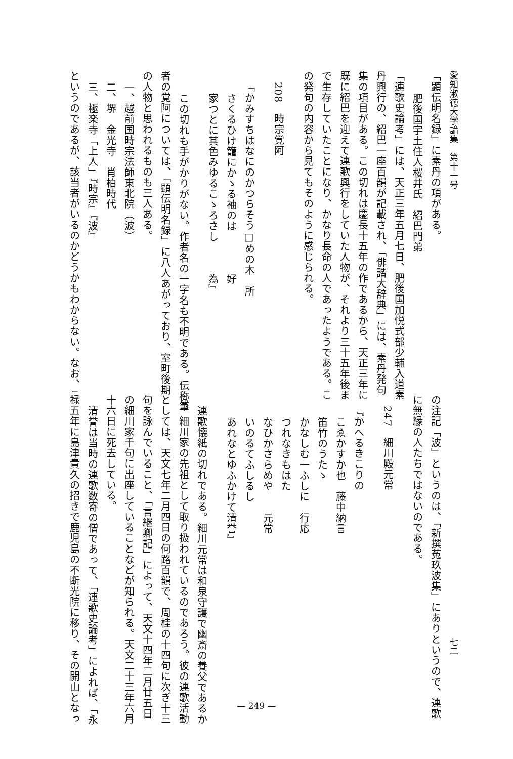愛知淑徳大学論集　第十一号
「顕伝明名録」に素丹の項がある。
肥後国宇土住人桜井氏　紹巴門弟
「連歌史論考」には、天正三年五月七日、肥後国加悦式部少輔入道素
丹興行の、紹巴一座百韻が記載され、「俳諧大辞典」には、素丹発句
集の項目がある。この切れは慶長十五年の作であるから、天正三年に
既に紹巴を迎えて連歌興行をしていた人物が、それより三十五年後ま
で生存していたことになり、かなり長命の人であったようである。こ
の発句の内容から見てもそのように感じられる。
208　時宗覚阿
『かみすちはなにのかつらそう□めの木　所
さくるひけ籠にかゝる袖のは　　　　好
家つとに其色みゆるこゝろさし　　　為』
この切れも手がかりがない。作者名の一字名も不明である。伝称筆
者の覚阿については、「顕伝明名録」に八人あがっており、室町後期
の人物と思われるものも三人ある。
一、越前国時宗法師東北院（波）
二、堺　金光寺　肖柏時代
三、極楽寺「上人」『時宗』『波』
というのであるが、該当者がいるのかどうかもわからない。なお、こ
七二
の注記「波」というのは、「新撰菟玖波集」にありというので、連歌
に無縁の人たちではないのである。
247　細川殿元常
『かへるきこりの
こゑかすか也　藤中納言
笛竹のうたゝ
かなしむ一ふしに　行応
つれなきもはた
なひかさらめや　　元常
いのるてふしるし
あれなとゆふかけて清誉』
連歌懐紙の切れである。細川元常は和泉守護で幽斎の養父であるか
ら、細川家の先祖として取り扱われているのであろう。彼の連歌活動
としては、天文七年二月四日の何路百韻で、周桂の十四句に次ぎ十三
句を詠んでいること、「言継卿記」によって、天文十四年二月廿五日
の細川家千句に出座していることなどが知られる。天文二十三年六月
十六日に死去している。
清誉は当時の連歌数寄の僧であって、「連歌史論考」によれば、「永
禄五年に島津貴久の招きで鹿児島の不断光院に移り、その開山となっ
— 249 —